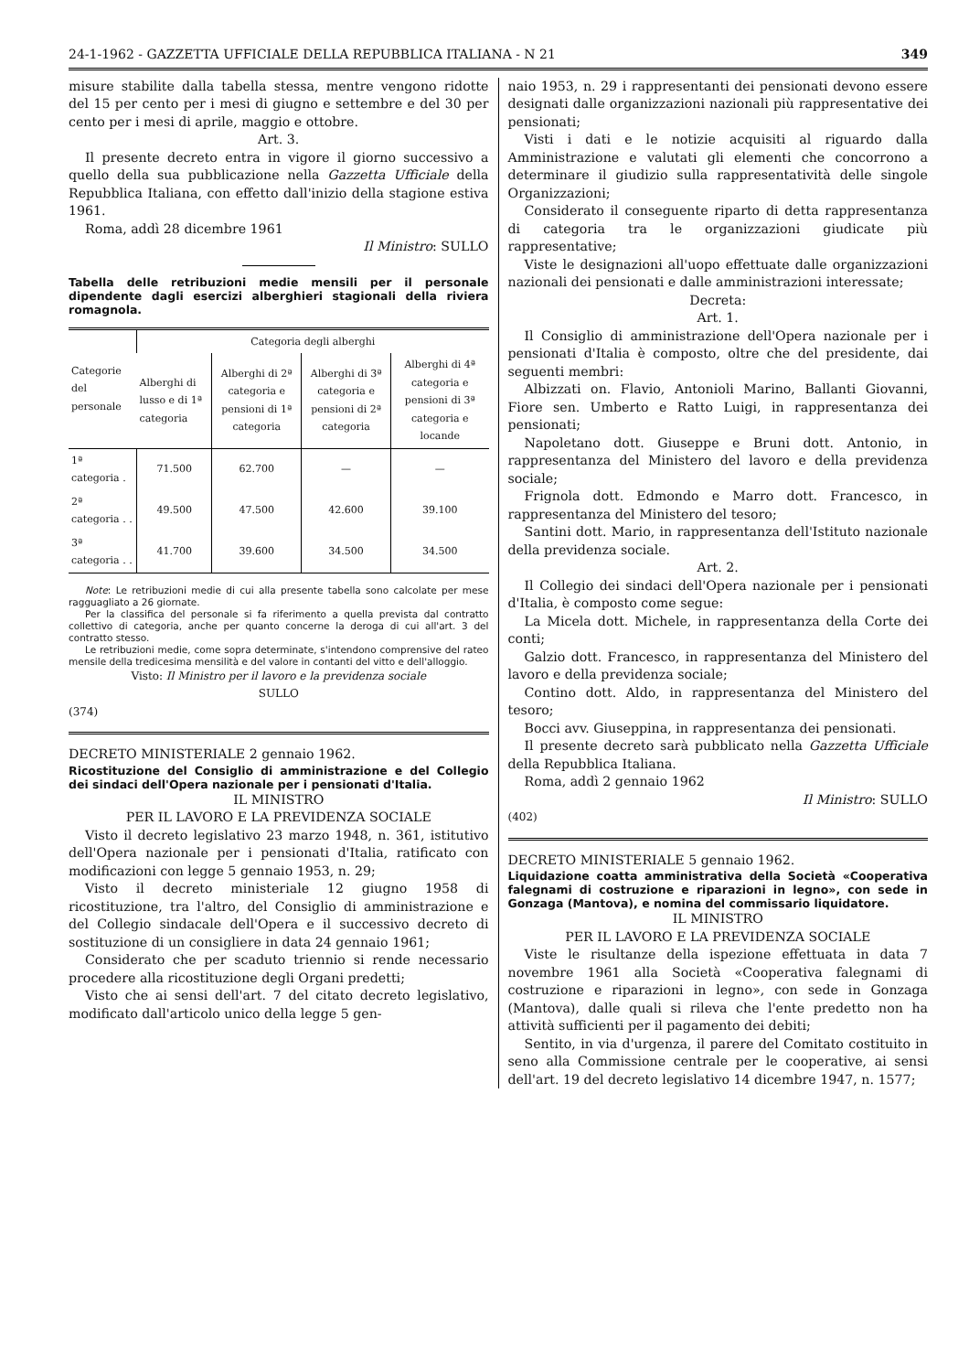24-1-1962 - GAZZETTA UFFICIALE DELLA REPUBBLICA ITALIANA - N 21 349
misure stabilite dalla tabella stessa, mentre vengono ridotte del 15 per cento per i mesi di giugno e settembre e del 30 per cento per i mesi di aprile, maggio e ottobre.
Art. 3.
Il presente decreto entra in vigore il giorno successivo a quello della sua pubblicazione nella Gazzetta Ufficiale della Repubblica Italiana, con effetto dall'inizio della stagione estiva 1961.
Roma, addì 28 dicembre 1961
Il Ministro: SULLO
Tabella delle retribuzioni medie mensili per il personale dipendente dagli esercizi alberghieri stagionali della riviera romagnola.
| Categorie del personale | Categoria degli alberghi | | | |
| --- | --- | --- | --- | --- |
| | Alberghi di lusso e di 1ª categoria | Alberghi di 2ª categoria e pensioni di 1ª categoria | Alberghi di 3ª categoria e pensioni di 2ª categoria | Alberghi di 4ª categoria e pensioni di 3ª categoria e locande |
| 1ª categoria . | 71.500 | 62.700 | — | — |
| 2ª categoria . . | 49.500 | 47.500 | 42.600 | 39.100 |
| 3ª categoria . . | 41.700 | 39.600 | 34.500 | 34.500 |
Note: Le retribuzioni medie di cui alla presente tabella sono calcolate per mese ragguagliato a 26 giornate.
Per la classifica del personale si fa riferimento a quella prevista dal contratto collettivo di categoria, anche per quanto concerne la deroga di cui all'art. 3 del contratto stesso.
Le retribuzioni medie, come sopra determinate, s'intendono comprensive del rateo mensile della tredicesima mensilità e del valore in contanti del vitto e dell'alloggio.
Visto: Il Ministro per il lavoro e la previdenza sociale
SULLO
(374)
DECRETO MINISTERIALE 2 gennaio 1962.
Ricostituzione del Consiglio di amministrazione e del Collegio dei sindaci dell'Opera nazionale per i pensionati d'Italia.
IL MINISTRO
PER IL LAVORO E LA PREVIDENZA SOCIALE
Visto il decreto legislativo 23 marzo 1948, n. 361, istitutivo dell'Opera nazionale per i pensionati d'Italia, ratificato con modificazioni con legge 5 gennaio 1953, n. 29;
Visto il decreto ministeriale 12 giugno 1958 di ricostituzione, tra l'altro, del Consiglio di amministrazione e del Collegio sindacale dell'Opera e il successivo decreto di sostituzione di un consigliere in data 24 gennaio 1961;
Considerato che per scaduto triennio si rende necessario procedere alla ricostituzione degli Organi predetti;
Visto che ai sensi dell'art. 7 del citato decreto legislativo, modificato dall'articolo unico della legge 5 gen-
naio 1953, n. 29 i rappresentanti dei pensionati devono essere designati dalle organizzazioni nazionali più rappresentative dei pensionati;
Visti i dati e le notizie acquisiti al riguardo dalla Amministrazione e valutati gli elementi che concorrono a determinare il giudizio sulla rappresentatività delle singole Organizzazioni;
Considerato il conseguente riparto di detta rappresentanza di categoria tra le organizzazioni giudicate più rappresentative;
Viste le designazioni all'uopo effettuate dalle organizzazioni nazionali dei pensionati e dalle amministrazioni interessate;
Decreta:
Art. 1.
Il Consiglio di amministrazione dell'Opera nazionale per i pensionati d'Italia è composto, oltre che del presidente, dai seguenti membri:
Albizzati on. Flavio, Antonioli Marino, Ballanti Giovanni, Fiore sen. Umberto e Ratto Luigi, in rappresentanza dei pensionati;
Napoletano dott. Giuseppe e Bruni dott. Antonio, in rappresentanza del Ministero del lavoro e della previdenza sociale;
Frignola dott. Edmondo e Marro dott. Francesco, in rappresentanza del Ministero del tesoro;
Santini dott. Mario, in rappresentanza dell'Istituto nazionale della previdenza sociale.
Art. 2.
Il Collegio dei sindaci dell'Opera nazionale per i pensionati d'Italia, è composto come segue:
La Micela dott. Michele, in rappresentanza della Corte dei conti;
Galzio dott. Francesco, in rappresentanza del Ministero del lavoro e della previdenza sociale;
Contino dott. Aldo, in rappresentanza del Ministero del tesoro;
Bocci avv. Giuseppina, in rappresentanza dei pensionati.
Il presente decreto sarà pubblicato nella Gazzetta Ufficiale della Repubblica Italiana.
Roma, addì 2 gennaio 1962
Il Ministro: SULLO
(402)
DECRETO MINISTERIALE 5 gennaio 1962.
Liquidazione coatta amministrativa della Società «Cooperativa falegnami di costruzione e riparazioni in legno», con sede in Gonzaga (Mantova), e nomina del commissario liquidatore.
IL MINISTRO
PER IL LAVORO E LA PREVIDENZA SOCIALE
Viste le risultanze della ispezione effettuata in data 7 novembre 1961 alla Società «Cooperativa falegnami di costruzione e riparazioni in legno», con sede in Gonzaga (Mantova), dalle quali si rileva che l'ente predetto non ha attività sufficienti per il pagamento dei debiti;
Sentito, in via d'urgenza, il parere del Comitato costituito in seno alla Commissione centrale per le cooperative, ai sensi dell'art. 19 del decreto legislativo 14 dicembre 1947, n. 1577;